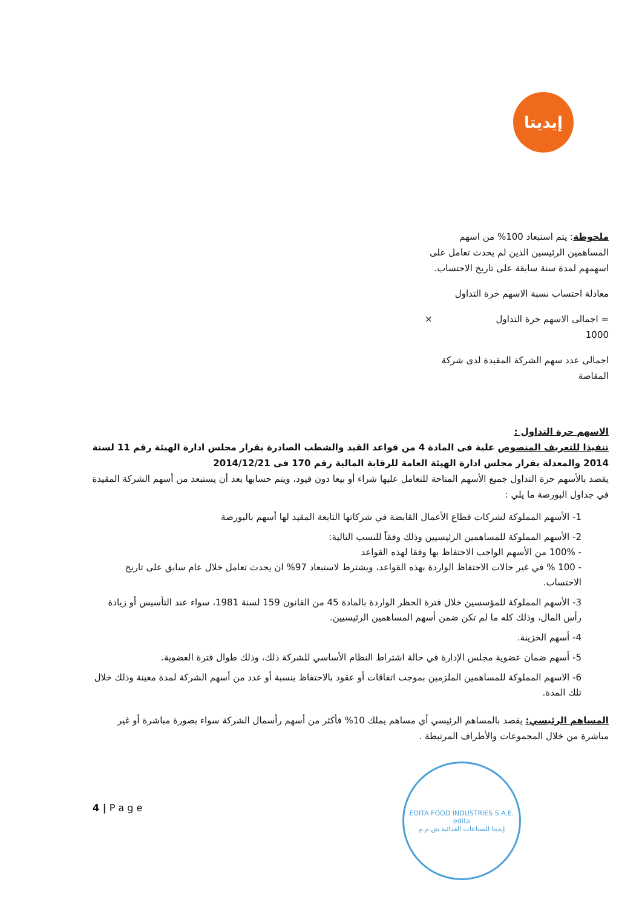إيديتا
ملحوظة: يتم استبعاد 100% من اسهم المساهمين الرئيسين الذين لم يحدث تعامل على اسهمهم لمدة سنة سابقة على تاريخ الاحتساب.
معادلة احتساب نسبة الاسهم حرة التداول
= اجمالى الاسهم حرة التداول ×
1000
اجمالى عدد سهم الشركة المقيدة لدى شركة المقاصة
الاسهم حرة التداول :
تنفيذا للتعريف المنصوص علية فى المادة 4 من قواعد القيد والشطب الصادرة بقرار مجلس ادارة الهيئة رقم 11 لسنة 2014 والمعدلة بقرار مجلس ادارة الهيئة العامة للرقابة المالية رقم 170 فى 2014/12/21
يقصد بالأسهم حرة التداول جميع الأسهم المتاحة للتعامل عليها شراء أو بيعا دون قيود، ويتم حسابها بعد أن يستبعد من أسهم الشركة المقيدة في جداول البورصة ما يلي :
1- الأسهم المملوكة لشركات قطاع الأعمال القابضة في شركاتها التابعة المقيد لها أسهم بالبورصة
2- الأسهم المملوكة للمساهمين الرئيسيين وذلك وفقاً للنسب التالية:
- 100% من الأسهم الواجب الاحتفاظ بها وفقا لهذه القواعد
- 100 % في غير حالات الاحتفاظ الواردة بهذه القواعد، ويشترط لاستبعاد 97% ان يحدث تعامل خلال عام سابق على تاريخ الاحتساب.
3- الأسهم المملوكة للمؤسسين خلال فترة الحظر الواردة بالمادة 45 من القانون 159 لسنة 1981، سواء عند التأسيس أو زيادة رأس المال، وذلك كله ما لم تكن ضمن أسهم المساهمين الرئيسيين.
4- أسهم الخزينة.
5- أسهم ضمان عضوية مجلس الإدارة في حالة اشتراط النظام الأساسي للشركة ذلك، وذلك طوال فترة العضوية.
6- الاسهم المملوكة للمساهمين الملزمين بموجب اتفاقات أو عقود بالاحتفاظ بنسبة أو عدد من أسهم الشركة لمدة معينة وذلك خلال تلك المدة.
المساهم الرئيسي: يقصد بالمساهم الرئيسي أي مساهم يملك 10% فأكثر من أسهم رأسمال الشركة سواء بصورة مباشرة أو غير مباشرة من خلال المجموعات والأطراف المرتبطة .
4 | P a g e
EDITA FOOD INDUSTRIES S.A.E.
edita
إيديتا للصناعات الغذائية ش.م.م